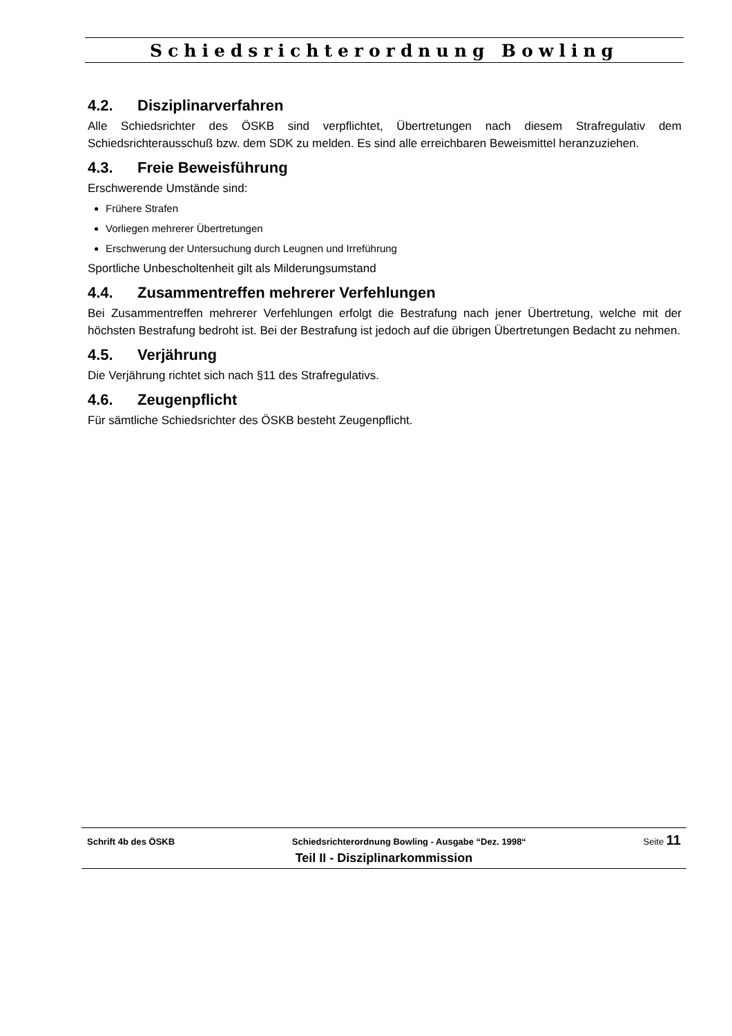Schiedsrichterordnung Bowling
4.2. Disziplinarverfahren
Alle Schiedsrichter des ÖSKB sind verpflichtet, Übertretungen nach diesem Strafregulativ dem Schiedsrichterausschuß bzw. dem SDK zu melden. Es sind alle erreichbaren Beweismittel heranzuziehen.
4.3. Freie Beweisführung
Erschwerende Umstände sind:
Frühere Strafen
Vorliegen mehrerer Übertretungen
Erschwerung der Untersuchung durch Leugnen und Irreführung
Sportliche Unbescholtenheit gilt als Milderungsumstand
4.4. Zusammentreffen mehrerer Verfehlungen
Bei Zusammentreffen mehrerer Verfehlungen erfolgt die Bestrafung nach jener Übertretung, welche mit der höchsten Bestrafung bedroht ist. Bei der Bestrafung ist jedoch auf die übrigen Übertretungen Bedacht zu nehmen.
4.5. Verjährung
Die Verjährung richtet sich nach §11 des Strafregulativs.
4.6. Zeugenpflicht
Für sämtliche Schiedsrichter des ÖSKB besteht Zeugenpflicht.
Schrift 4b des ÖSKB Schiedsrichterordnung Bowling - Ausgabe “Dez. 1998“ Seite 11
Teil II - Disziplinarkommission